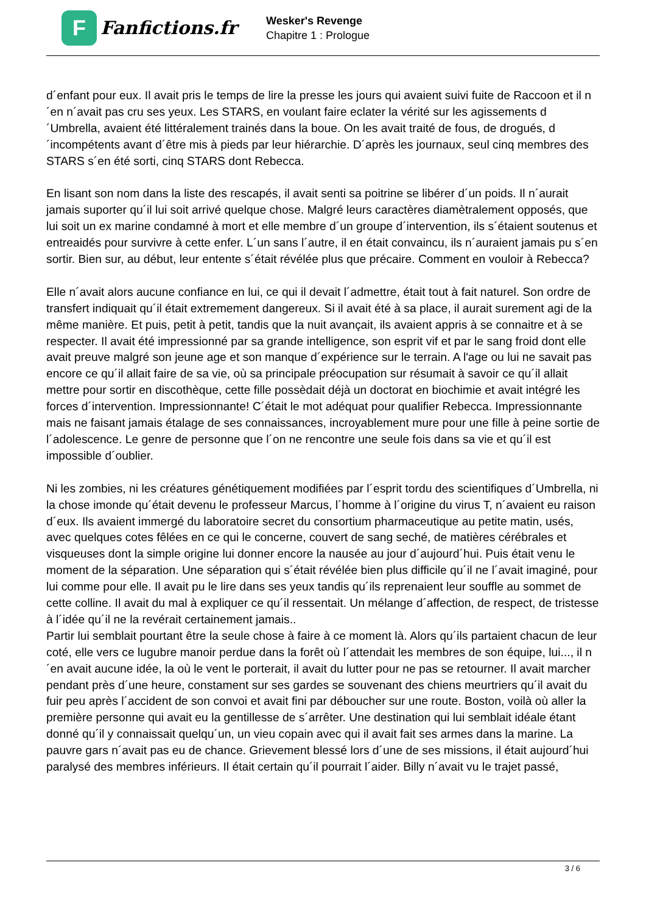F
Fanfictions.fr
Wesker's Revenge
Chapitre 1 : Prologue
d´enfant pour eux. Il avait pris le temps de lire la presse les jours qui avaient suivi fuite de Raccoon et il n´en n´avait pas cru ses yeux. Les STARS, en voulant faire eclater la vérité sur les agissements d´Umbrella, avaient été littéralement trainés dans la boue. On les avait traité de fous, de drogués, d´incompétents avant d´être mis à pieds par leur hiérarchie. D´après les journaux, seul cinq membres des STARS s´en été sorti, cinq STARS dont Rebecca.
En lisant son nom dans la liste des rescapés, il avait senti sa poitrine se libérer d´un poids. Il n´aurait jamais suporter qu´il lui soit arrivé quelque chose. Malgré leurs caractères diamètralement opposés, que lui soit un ex marine condamné à mort et elle membre d´un groupe d´intervention, ils s´étaient soutenus et entreaidés pour survivre à cette enfer. L´un sans l´autre, il en était convaincu, ils n´auraient jamais pu s´en sortir. Bien sur, au début, leur entente s´était révélée plus que précaire. Comment en vouloir à Rebecca?
Elle n´avait alors aucune confiance en lui, ce qui il devait l´admettre, était tout à fait naturel. Son ordre de transfert indiquait qu´il était extremement dangereux. Si il avait été à sa place, il aurait surement agi de la même manière. Et puis, petit à petit, tandis que la nuit avançait, ils avaient appris à se connaitre et à se respecter. Il avait été impressionné par sa grande intelligence, son esprit vif et par le sang froid dont elle avait preuve malgré son jeune age et son manque d´expérience sur le terrain. A l'age ou lui ne savait pas encore ce qu´il allait faire de sa vie, où sa principale préocupation sur résumait à savoir ce qu´il allait mettre pour sortir en discothèque, cette fille possèdait déjà un doctorat en biochimie et avait intégré les forces d´intervention. Impressionnante! C´était le mot adéquat pour qualifier Rebecca. Impressionnante mais ne faisant jamais étalage de ses connaissances, incroyablement mure pour une fille à peine sortie de l´adolescence. Le genre de personne que l´on ne rencontre une seule fois dans sa vie et qu´il est impossible d´oublier.
Ni les zombies, ni les créatures génétiquement modifiées par l´esprit tordu des scientifiques d´Umbrella, ni la chose imonde qu´était devenu le professeur Marcus, l´homme à l´origine du virus T, n´avaient eu raison d´eux. Ils avaient immergé du laboratoire secret du consortium pharmaceutique au petite matin, usés, avec quelques cotes fêlées en ce qui le concerne, couvert de sang seché, de matières cérébrales et visqueuses dont la simple origine lui donner encore la nausée au jour d´aujourd´hui. Puis était venu le moment de la séparation. Une séparation qui s´était révélée bien plus difficile qu´il ne l´avait imaginé, pour lui comme pour elle. Il avait pu le lire dans ses yeux tandis qu´ils reprenaient leur souffle au sommet de cette colline. Il avait du mal à expliquer ce qu´il ressentait. Un mélange d´affection, de respect, de tristesse à l´idée qu´il ne la revérait certainement jamais..
Partir lui semblait pourtant être la seule chose à faire à ce moment là. Alors qu´ils partaient chacun de leur coté, elle vers ce lugubre manoir perdue dans la forêt où l´attendait les membres de son équipe, lui..., il n´en avait aucune idée, la où le vent le porterait, il avait du lutter pour ne pas se retourner. Il avait marcher pendant près d´une heure, constament sur ses gardes se souvenant des chiens meurtriers qu´il avait du fuir peu après l´accident de son convoi et avait fini par déboucher sur une route. Boston, voilà où aller la première personne qui avait eu la gentillesse de s´arrêter. Une destination qui lui semblait idéale étant donné qu´il y connaissait quelqu´un, un vieu copain avec qui il avait fait ses armes dans la marine. La pauvre gars n´avait pas eu de chance. Grievement blessé lors d´une de ses missions, il était aujourd´hui paralysé des membres inférieurs. Il était certain qu´il pourrait l´aider. Billy n´avait vu le trajet passé,
3 / 6